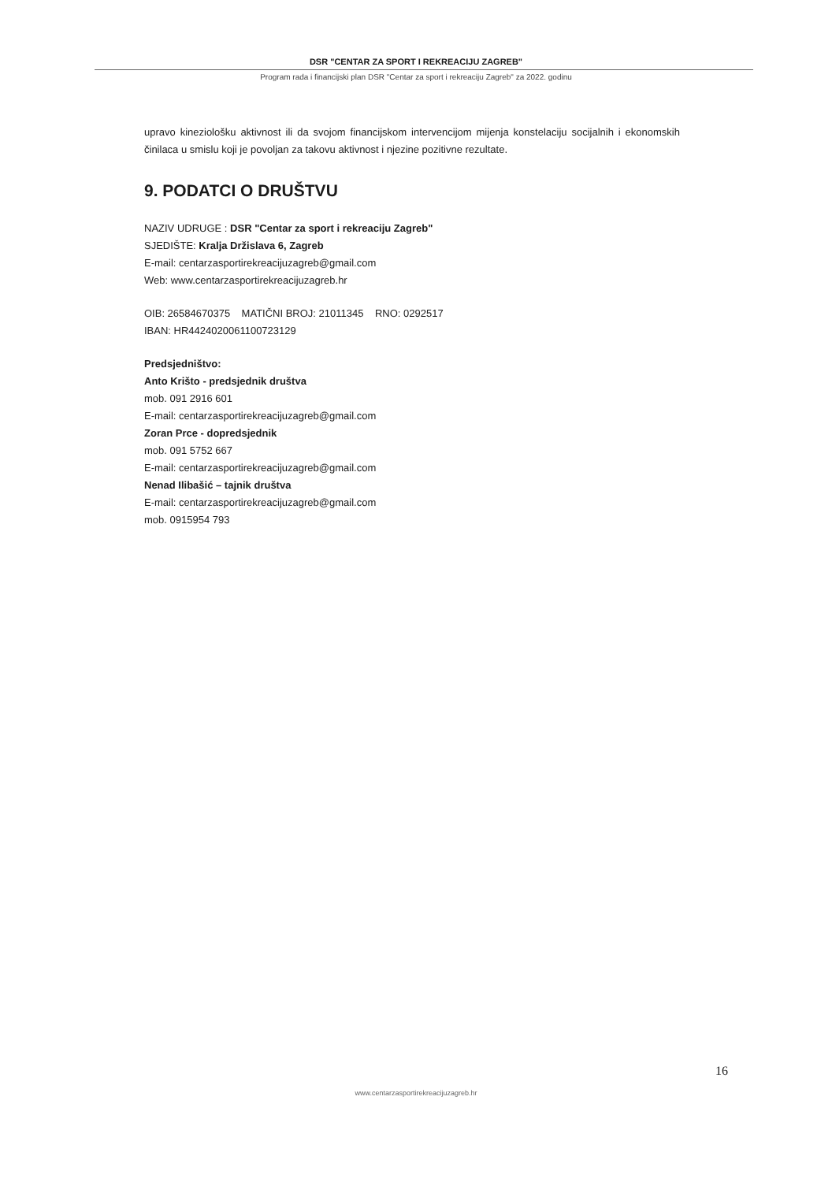DSR "CENTAR ZA SPORT I REKREACIJU ZAGREB"
Program rada i financijski plan DSR "Centar za sport i rekreaciju Zagreb" za 2022. godinu
upravo kineziološku aktivnost ili da svojom financijskom intervencijom mijenja konstelaciju socijalnih i ekonomskih činilaca u smislu koji je povoljan za takovu aktivnost i njezine pozitivne rezultate.
9. PODATCI O DRUŠTVU
NAZIV UDRUGE : DSR "Centar za sport i rekreaciju Zagreb"
SJEDIŠTE: Kralja Držislava 6, Zagreb
E-mail: centarzasportirekreacijuzagreb@gmail.com
Web: www.centarzasportirekreacijuzagreb.hr
OIB: 26584670375 MATIČNI BROJ: 21011345 RNO: 0292517
IBAN: HR4424020061100723129
Predsjedništvo:
Anto Krišto - predsjednik društva
mob. 091 2916 601
E-mail: centarzasportirekreacijuzagreb@gmail.com
Zoran Prce - dopredsjednik
mob. 091 5752 667
E-mail: centarzasportirekreacijuzagreb@gmail.com
Nenad Ilibašić – tajnik društva
E-mail: centarzasportirekreacijuzagreb@gmail.com
mob. 0915954 793
16
www.centarzasportirekreacijuzagreb.hr